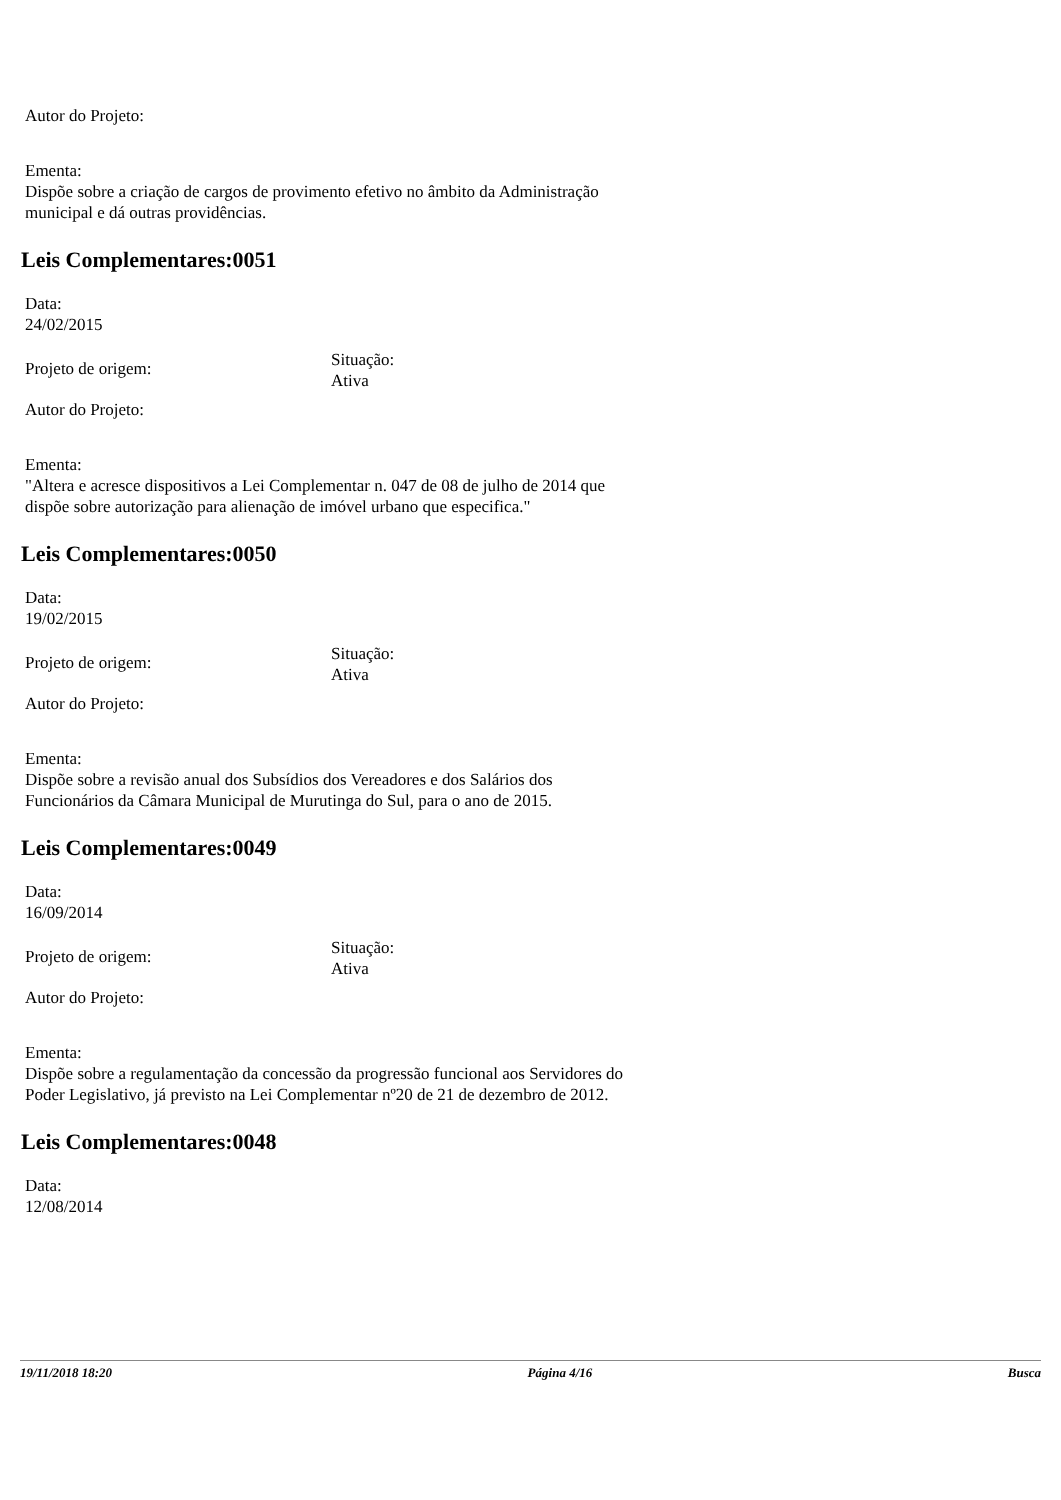Autor do Projeto:
Ementa:
Dispõe sobre a criação de cargos de provimento efetivo no âmbito da Administração municipal e dá outras providências.
Leis Complementares:0051
Data:
24/02/2015
Projeto de origem:
Situação:
Ativa
Autor do Projeto:
Ementa:
"Altera e acresce dispositivos a Lei Complementar n. 047 de 08 de julho de 2014 que dispõe sobre autorização para alienação de imóvel urbano que especifica."
Leis Complementares:0050
Data:
19/02/2015
Projeto de origem:
Situação:
Ativa
Autor do Projeto:
Ementa:
Dispõe sobre a revisão anual dos Subsídios dos Vereadores e dos Salários dos Funcionários da Câmara Municipal de Murutinga do Sul, para o ano de 2015.
Leis Complementares:0049
Data:
16/09/2014
Projeto de origem:
Situação:
Ativa
Autor do Projeto:
Ementa:
Dispõe sobre a regulamentação da concessão da progressão funcional aos Servidores do Poder Legislativo, já previsto na Lei Complementar nº20 de 21 de dezembro de 2012.
Leis Complementares:0048
Data:
12/08/2014
19/11/2018 18:20 Página 4/16 Busca